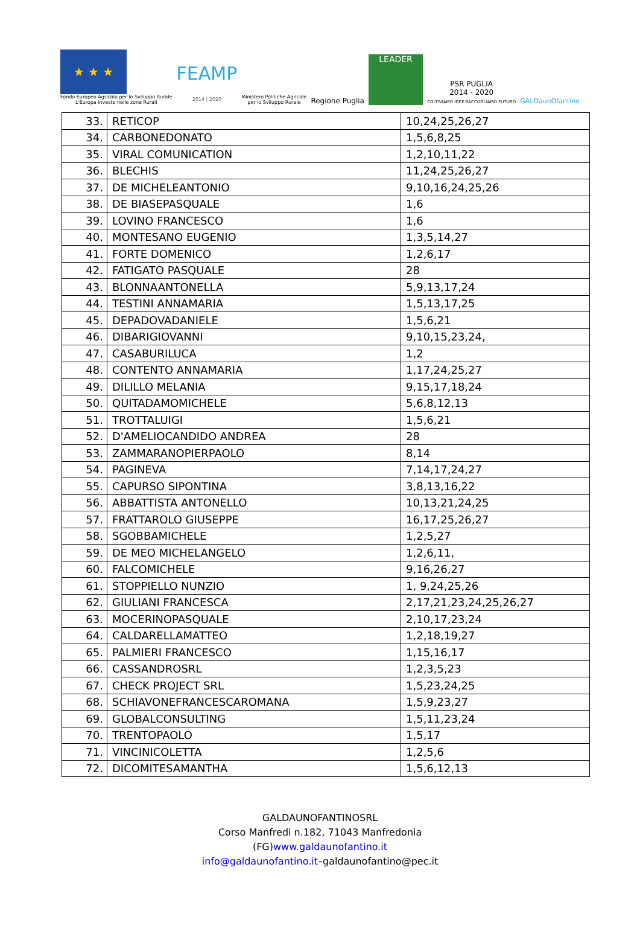★ ★ ★
Fondo Europeo Agricolo per lo Sviluppo Rurale
L'Europa investe nelle zone Rurali
FEAMP
2014 | 2020
Ministero Politiche Agricole
per lo Sviluppo Rurale
Regione Puglia
LEADER
PSR PUGLIA
2014 - 2020
COLTIVIAMO IDEE RACCOGLIAMO FUTURO
GALDaunOfantino
| 33. | RETICOP | 10,24,25,26,27 |
| 34. | CARBONEDONATO | 1,5,6,8,25 |
| 35. | VIRAL COMUNICATION | 1,2,10,11,22 |
| 36. | BLECHIS | 11,24,25,26,27 |
| 37. | DE MICHELEANTONIO | 9,10,16,24,25,26 |
| 38. | DE BIASEPASQUALE | 1,6 |
| 39. | LOVINO FRANCESCO | 1,6 |
| 40. | MONTESANO EUGENIO | 1,3,5,14,27 |
| 41. | FORTE DOMENICO | 1,2,6,17 |
| 42. | FATIGATO PASQUALE | 28 |
| 43. | BLONNAANTONELLA | 5,9,13,17,24 |
| 44. | TESTINI ANNAMARIA | 1,5,13,17,25 |
| 45. | DEPADOVADANIELE | 1,5,6,21 |
| 46. | DIBARIGIOVANNI | 9,10,15,23,24, |
| 47. | CASABURILUCA | 1,2 |
| 48. | CONTENTO ANNAMARIA | 1,17,24,25,27 |
| 49. | DILILLO MELANIA | 9,15,17,18,24 |
| 50. | QUITADAMOMICHELE | 5,6,8,12,13 |
| 51. | TROTTALUIGI | 1,5,6,21 |
| 52. | D'AMELIOCANDIDO ANDREA | 28 |
| 53. | ZAMMARANOPIERPAOLO | 8,14 |
| 54. | PAGINEVA | 7,14,17,24,27 |
| 55. | CAPURSO SIPONTINA | 3,8,13,16,22 |
| 56. | ABBATTISTA ANTONELLO | 10,13,21,24,25 |
| 57. | FRATTAROLO GIUSEPPE | 16,17,25,26,27 |
| 58. | SGOBBAMICHELE | 1,2,5,27 |
| 59. | DE MEO MICHELANGELO | 1,2,6,11, |
| 60. | FALCOMICHELE | 9,16,26,27 |
| 61. | STOPPIELLO NUNZIO | 1, 9,24,25,26 |
| 62. | GIULIANI FRANCESCA | 2,17,21,23,24,25,26,27 |
| 63. | MOCERINOPASQUALE | 2,10,17,23,24 |
| 64. | CALDARELLAMATTEO | 1,2,18,19,27 |
| 65. | PALMIERI FRANCESCO | 1,15,16,17 |
| 66. | CASSANDROSRL | 1,2,3,5,23 |
| 67. | CHECK PROJECT SRL | 1,5,23,24,25 |
| 68. | SCHIAVONEFRANCESCAROMANA | 1,5,9,23,27 |
| 69. | GLOBALCONSULTING | 1,5,11,23,24 |
| 70. | TRENTOPAOLO | 1,5,17 |
| 71. | VINCINICOLETTA | 1,2,5,6 |
| 72. | DICOMITESAMANTHA | 1,5,6,12,13 |
GALDAUNOFANTINOSRL
Corso Manfredi n.182, 71043 Manfredonia
(FG)www.galdaunofantino.it
info@galdaunofantino.it–galdaunofantino@pec.it